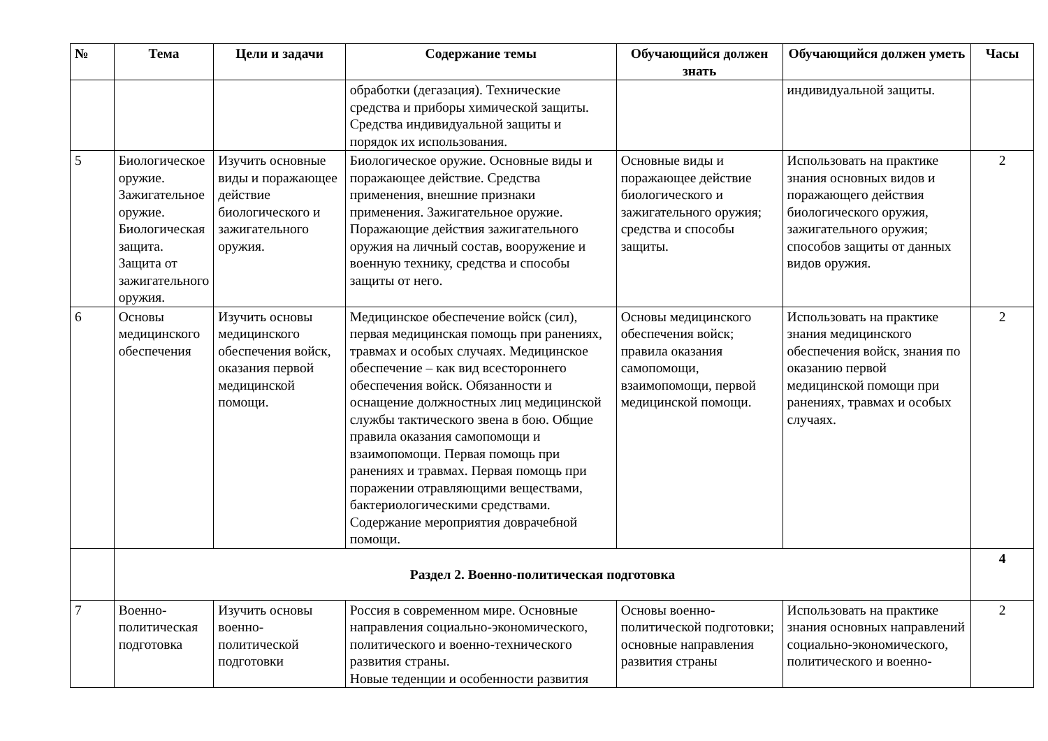| № | Тема | Цели и задачи | Содержание темы | Обучающийся должен знать | Обучающийся должен уметь | Часы |
| --- | --- | --- | --- | --- | --- | --- |
| | | | обработки (дегазация). Технические средства и приборы химической защиты. Средства индивидуальной защиты и порядок их использования. | | индивидуальной защиты. | |
| 5 | Биологическое оружие. Зажигательное оружие. Биологическая защита. Защита от зажигательного оружия. | Изучить основные виды и поражающее действие биологического и зажигательного оружия. | Биологическое оружие. Основные виды и поражающее действие. Средства применения, внешние признаки применения. Зажигательное оружие. Поражающие действия зажигательного оружия на личный состав, вооружение и военную технику, средства и способы защиты от него. | Основные виды и поражающее действие биологического и зажигательного оружия; средства и способы защиты. | Использовать на практике знания основных видов и поражающего действия биологического оружия, зажигательного оружия; способов защиты от данных видов оружия. | 2 |
| 6 | Основы медицинского обеспечения | Изучить основы медицинского обеспечения войск, оказания первой медицинской помощи. | Медицинское обеспечение войск (сил), первая медицинская помощь при ранениях, травмах и особых случаях. Медицинское обеспечение – как вид всестороннего обеспечения войск. Обязанности и оснащение должностных лиц медицинской службы тактического звена в бою. Общие правила оказания самопомощи и взаимопомощи. Первая помощь при ранениях и травмах. Первая помощь при поражении отравляющими веществами, бактериологическими средствами. Содержание мероприятия доврачебной помощи. | Основы медицинского обеспечения войск; правила оказания самопомощи, взаимопомощи, первой медицинской помощи. | Использовать на практике знания медицинского обеспечения войск, знания по оказанию первой медицинской помощи при ранениях, травмах и особых случаях. | 2 |
| | Раздел 2. Военно-политическая подготовка | | | | | 4 |
| 7 | Военно-политическая подготовка | Изучить основы военно-политической подготовки | Россия в современном мире. Основные направления социально-экономического, политического и военно-технического развития страны. Новые теденции и особенности развития | Основы военно-политической подготовки; основные направления развития страны | Использовать на практике знания основных направлений социально-экономического, политического и военно- | 2 |